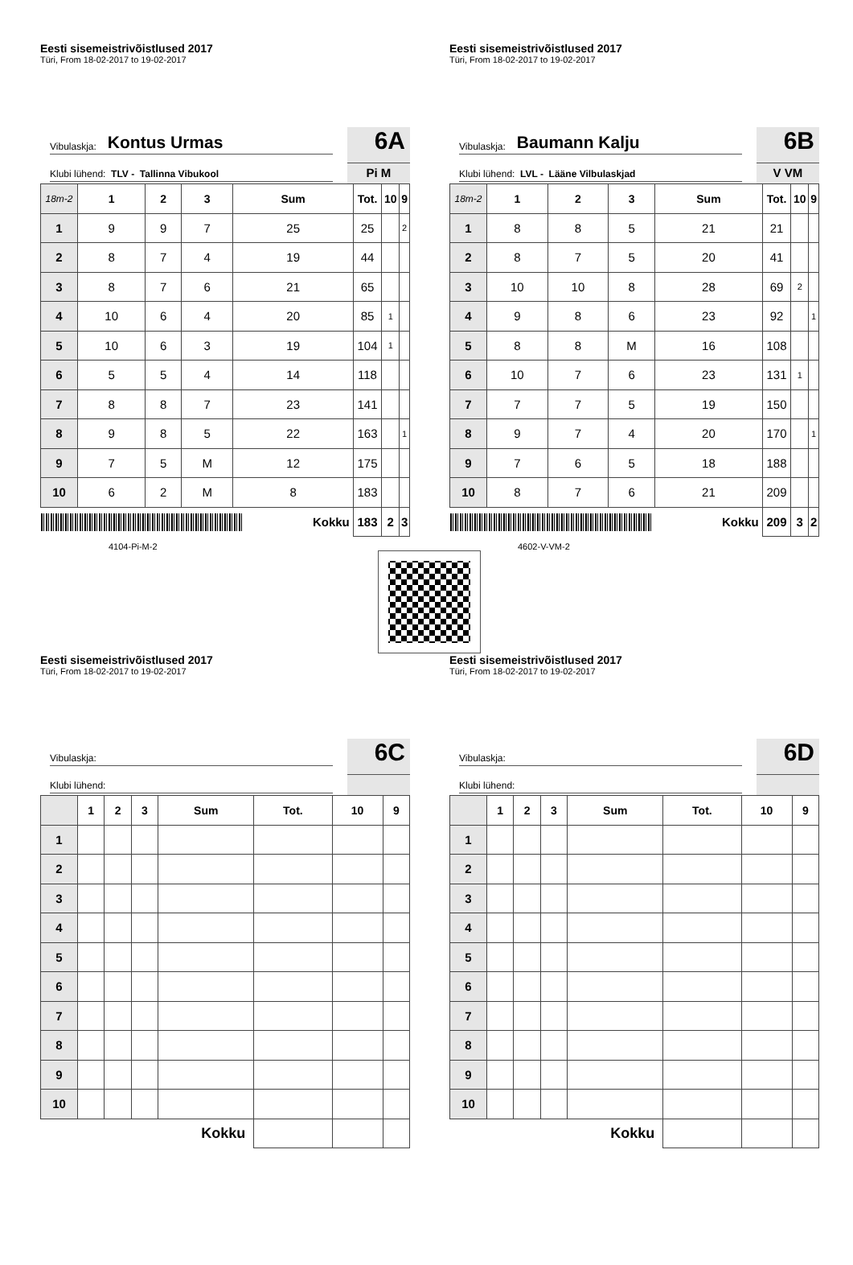Eesti sisemeistrivõistlused 2017
Türi, From 18-02-2017 to 19-02-2017
Vibulaskja: Kontus Urmas
Klubi lühend: TLV - Tallinna Vibukool
6A
Pi M
| 18m-2 | 1 | 2 | 3 | Sum | Tot. | 10 | 9 |
| --- | --- | --- | --- | --- | --- | --- | --- |
| 1 | 9 | 9 | 7 | 25 | 25 | | 2 |
| 2 | 8 | 7 | 4 | 19 | 44 | | |
| 3 | 8 | 7 | 6 | 21 | 65 | | |
| 4 | 10 | 6 | 4 | 20 | 85 | 1 | |
| 5 | 10 | 6 | 3 | 19 | 104 | 1 | |
| 6 | 5 | 5 | 4 | 14 | 118 | | |
| 7 | 8 | 8 | 7 | 23 | 141 | | |
| 8 | 9 | 8 | 5 | 22 | 163 | | 1 |
| 9 | 7 | 5 | M | 12 | 175 | | |
| 10 | 6 | 2 | M | 8 | 183 | | |
| Kokku | | | | | 183 | 2 | 3 |
4104-Pi-M-2
Eesti sisemeistrivõistlused 2017
Türi, From 18-02-2017 to 19-02-2017
Vibulaskja: Baumann Kalju
Klubi lühend: LVL - Lääne Vilbulaskjad
6B
V VM
| 18m-2 | 1 | 2 | 3 | Sum | Tot. | 10 | 9 |
| --- | --- | --- | --- | --- | --- | --- | --- |
| 1 | 8 | 8 | 5 | 21 | 21 | | |
| 2 | 8 | 7 | 5 | 20 | 41 | | |
| 3 | 10 | 10 | 8 | 28 | 69 | 2 | |
| 4 | 9 | 8 | 6 | 23 | 92 | | 1 |
| 5 | 8 | 8 | M | 16 | 108 | | |
| 6 | 10 | 7 | 6 | 23 | 131 | 1 | |
| 7 | 7 | 7 | 5 | 19 | 150 | | |
| 8 | 9 | 7 | 4 | 20 | 170 | | 1 |
| 9 | 7 | 6 | 5 | 18 | 188 | | |
| 10 | 8 | 7 | 6 | 21 | 209 | | |
| Kokku | | | | | 209 | 3 | 2 |
4602-V-VM-2
Eesti sisemeistrivõistlused 2017
Türi, From 18-02-2017 to 19-02-2017
Vibulaskja:
Klubi lühend:
6C
| | 1 | 2 | 3 | Sum | Tot. | 10 | 9 |
| --- | --- | --- | --- | --- | --- | --- | --- |
| 1 | | | | | | | |
| 2 | | | | | | | |
| 3 | | | | | | | |
| 4 | | | | | | | |
| 5 | | | | | | | |
| 6 | | | | | | | |
| 7 | | | | | | | |
| 8 | | | | | | | |
| 9 | | | | | | | |
| 10 | | | | | | | |
| Kokku | | | | | | | |
Eesti sisemeistrivõistlused 2017
Türi, From 18-02-2017 to 19-02-2017
Vibulaskja:
Klubi lühend:
6D
| | 1 | 2 | 3 | Sum | Tot. | 10 | 9 |
| --- | --- | --- | --- | --- | --- | --- | --- |
| 1 | | | | | | | |
| 2 | | | | | | | |
| 3 | | | | | | | |
| 4 | | | | | | | |
| 5 | | | | | | | |
| 6 | | | | | | | |
| 7 | | | | | | | |
| 8 | | | | | | | |
| 9 | | | | | | | |
| 10 | | | | | | | |
| Kokku | | | | | | | |